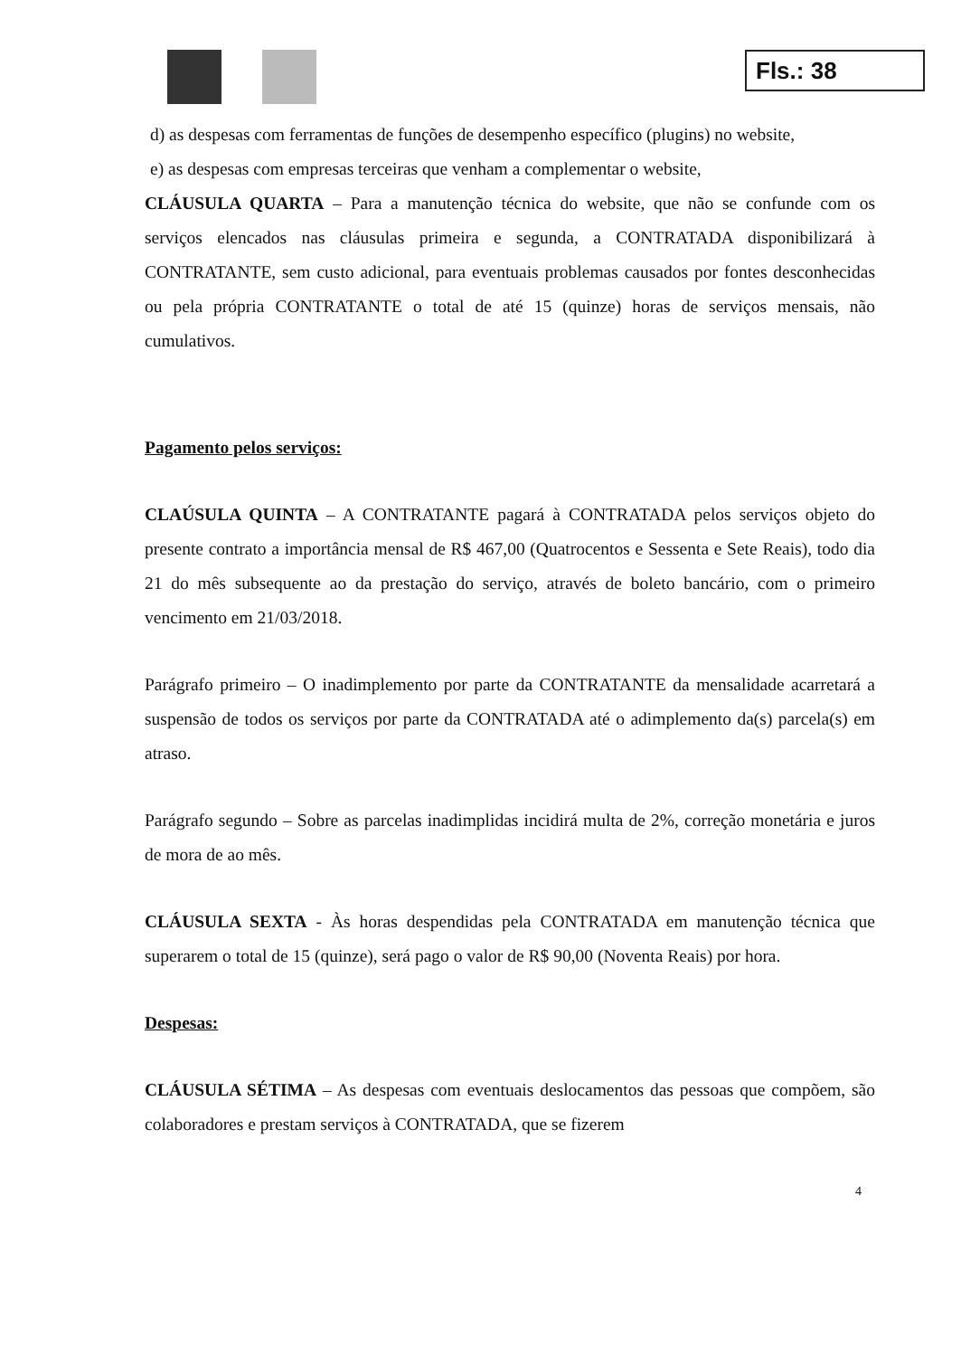Fls.: 38
d) as despesas com ferramentas de funções de desempenho específico (plugins) no website,
e) as despesas com empresas terceiras que venham a complementar o website,
CLÁUSULA QUARTA – Para a manutenção técnica do website, que não se confunde com os serviços elencados nas cláusulas primeira e segunda, a CONTRATADA disponibilizará à CONTRATANTE, sem custo adicional, para eventuais problemas causados por fontes desconhecidas ou pela própria CONTRATANTE o total de até 15 (quinze) horas de serviços mensais, não cumulativos.
Pagamento pelos serviços:
CLAÚSULA QUINTA – A CONTRATANTE pagará à CONTRATADA pelos serviços objeto do presente contrato a importância mensal de R$ 467,00 (Quatrocentos e Sessenta e Sete Reais), todo dia 21 do mês subsequente ao da prestação do serviço, através de boleto bancário, com o primeiro vencimento em 21/03/2018.
Parágrafo primeiro – O inadimplemento por parte da CONTRATANTE da mensalidade acarretará a suspensão de todos os serviços por parte da CONTRATADA até o adimplemento da(s) parcela(s) em atraso.
Parágrafo segundo – Sobre as parcelas inadimplidas incidirá multa de 2%, correção monetária e juros de mora de ao mês.
CLÁUSULA SEXTA - Às horas despendidas pela CONTRATADA em manutenção técnica que superarem o total de 15 (quinze), será pago o valor de R$ 90,00 (Noventa Reais) por hora.
Despesas:
CLÁUSULA SÉTIMA – As despesas com eventuais deslocamentos das pessoas que compõem, são colaboradores e prestam serviços à CONTRATADA, que se fizerem
4